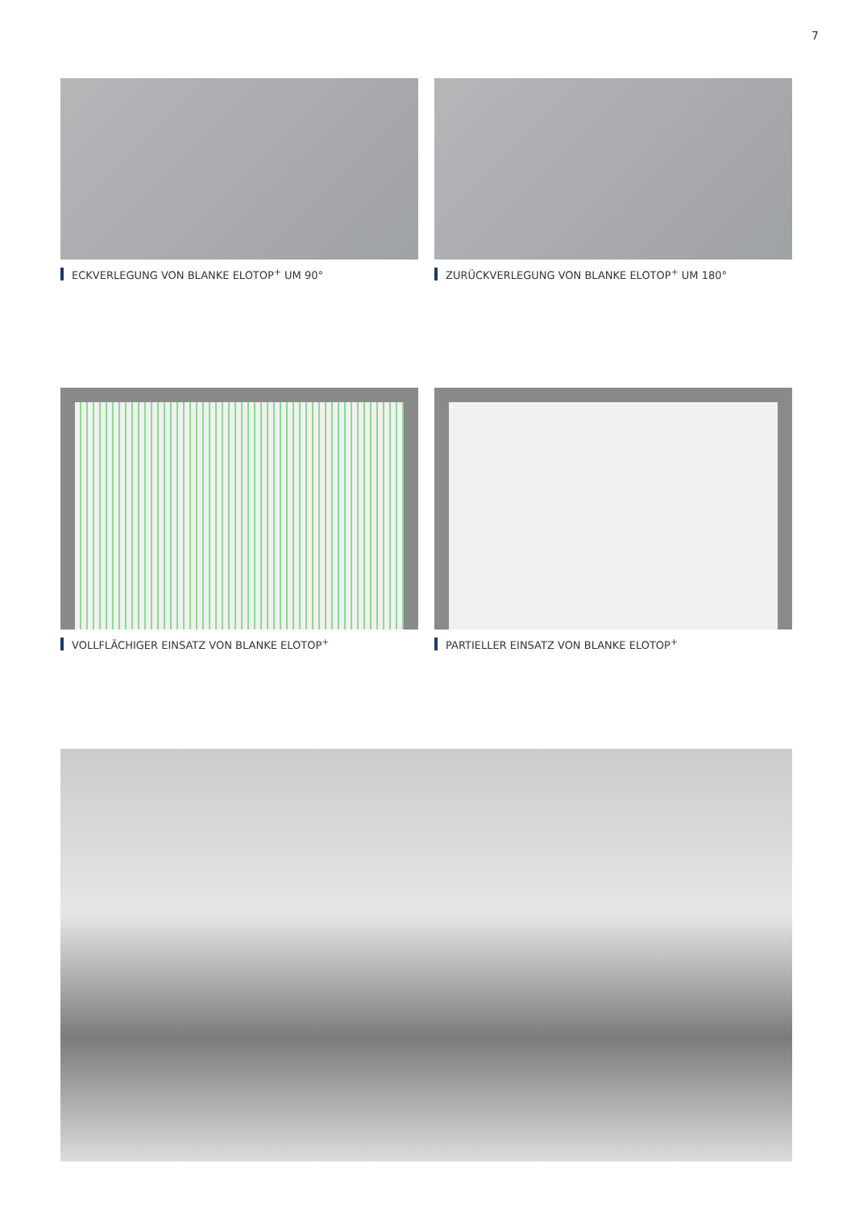7
ECKVERLEGUNG VON BLANKE ELOTOP<sup>+</sup> UM 90° ZURÜCKVERLEGUNG VON BLANKE ELOTOP<sup>+</sup> UM 180°
VOLLFLÄCHIGER EINSATZ VON BLANKE ELOTOP<sup>+</sup> PARTIELLER EINSATZ VON BLANKE ELOTOP<sup>+</sup>